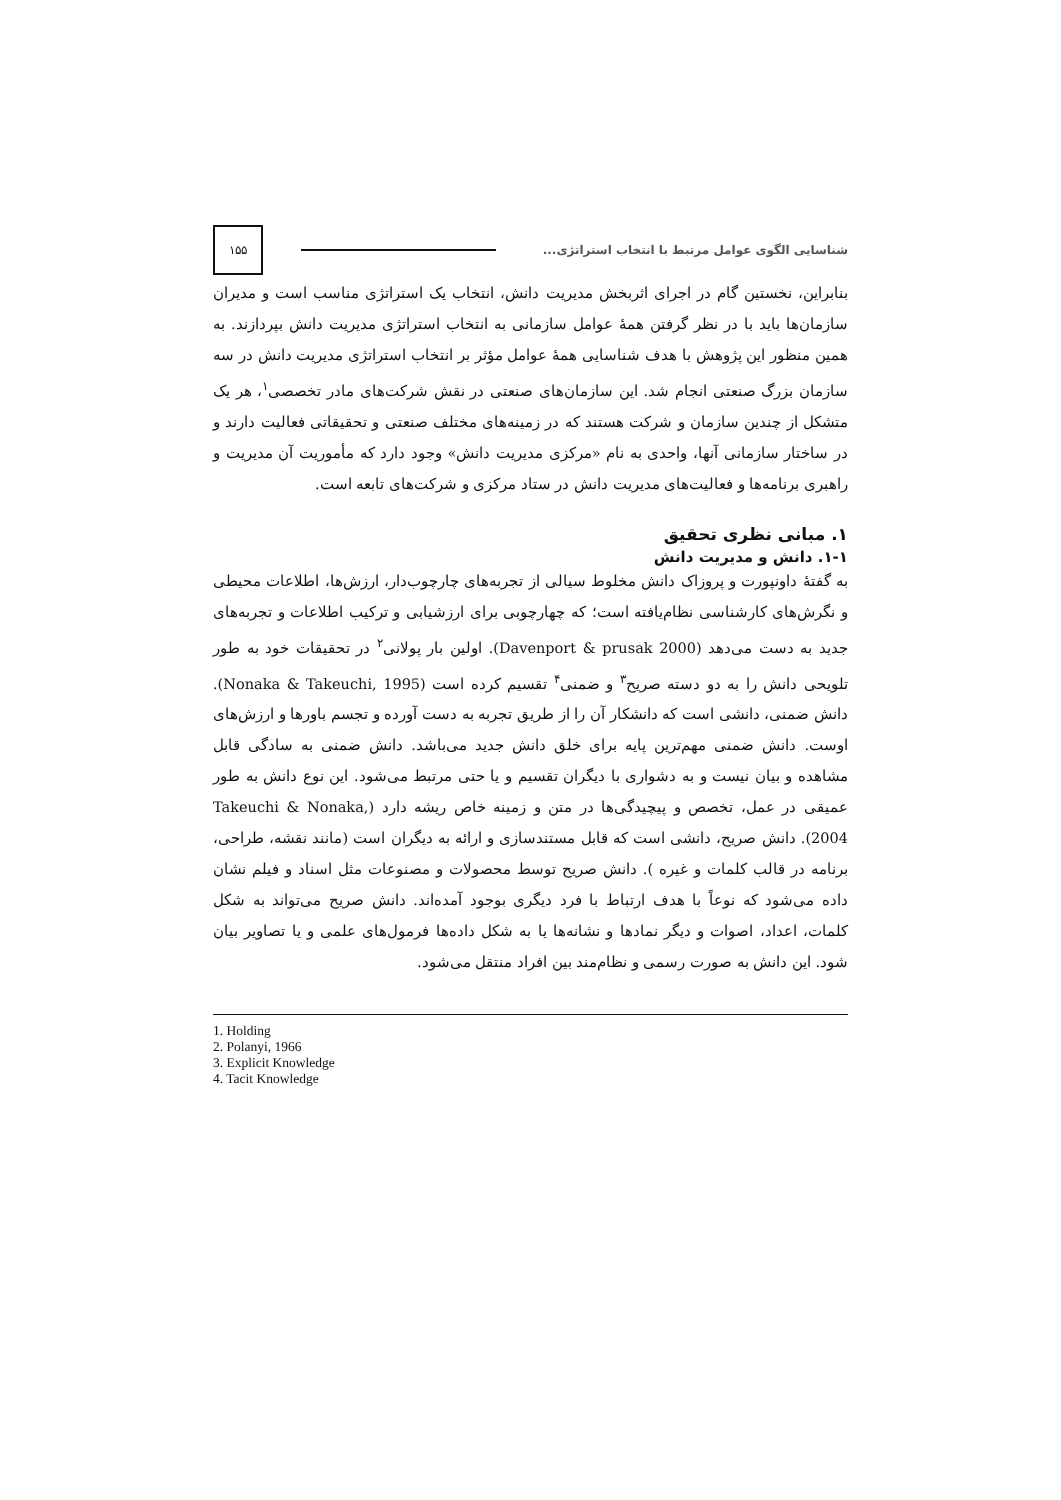شناسایی الگوی عوامل مرتبط با انتخاب استراتژی... ۱۵۵
بنابراین، نخستین گام در اجرای اثربخش مدیریت دانش، انتخاب یک استراتژی مناسب است و مدیران سازمان‌ها باید با در نظر گرفتن همهٔ عوامل سازمانی به انتخاب استراتژی مدیریت دانش بپردازند. به همین منظور این پژوهش با هدف شناسایی همهٔ عوامل مؤثر بر انتخاب استراتژی مدیریت دانش در سه سازمان بزرگ صنعتی انجام شد. این سازمان‌های صنعتی در نقش شرکت‌های مادر تخصصی<sup>۱</sup>، هر یک متشکل از چندین سازمان و شرکت هستند که در زمینه‌های مختلف صنعتی و تحقیقاتی فعالیت دارند و در ساختار سازمانی آنها، واحدی به نام «مرکزی مدیریت دانش» وجود دارد که مأموریت آن مدیریت و راهبری برنامه‌ها و فعالیت‌های مدیریت دانش در ستاد مرکزی و شرکت‌های تابعه است.
۱. مبانی نظری تحقیق
۱-۱. دانش و مدیریت دانش
به گفتهٔ داونپورت و پروزاک دانش مخلوط سیالی از تجربه‌های چارچوب‌دار، ارزش‌ها، اطلاعات محیطی و نگرش‌های کارشناسی نظام‌یافته است؛ که چهارچوبی برای ارزشیابی و ترکیب اطلاعات و تجربه‌های جدید به دست می‌دهد (Davenport & prusak 2000). اولین بار پولانی<sup>۲</sup> در تحقیقات خود به طور تلویحی دانش را به دو دسته صریح<sup>۳</sup> و ضمنی<sup>۴</sup> تقسیم کرده است (Nonaka & Takeuchi, 1995). دانش ضمنی، دانشی است که دانشکار آن را از طریق تجربه به دست آورده و تجسم باورها و ارزش‌های اوست. دانش ضمنی مهم‌ترین پایه برای خلق دانش جدید می‌باشد. دانش ضمنی به سادگی قابل مشاهده و بیان نیست و به دشواری با دیگران تقسیم و یا حتی مرتبط می‌شود. این نوع دانش به طور عمیقی در عمل، تخصص و پیچیدگی‌ها در متن و زمینه خاص ریشه دارد (Takeuchi & Nonaka, 2004). دانش صریح، دانشی است که قابل مستندسازی و ارائه به دیگران است (مانند نقشه، طراحی، برنامه در قالب کلمات و غیره ). دانش صریح توسط محصولات و مصنوعات مثل اسناد و فیلم نشان داده می‌شود که نوعاً با هدف ارتباط با فرد دیگری بوجود آمده‌اند. دانش صریح می‌تواند به شکل کلمات، اعداد، اصوات و دیگر نمادها و نشانه‌ها یا به شکل داده‌ها فرمول‌های علمی و یا تصاویر بیان شود. این دانش به صورت رسمی و نظام‌مند بین افراد منتقل می‌شود.
1. Holding
2. Polanyi, 1966
3. Explicit Knowledge
4. Tacit Knowledge